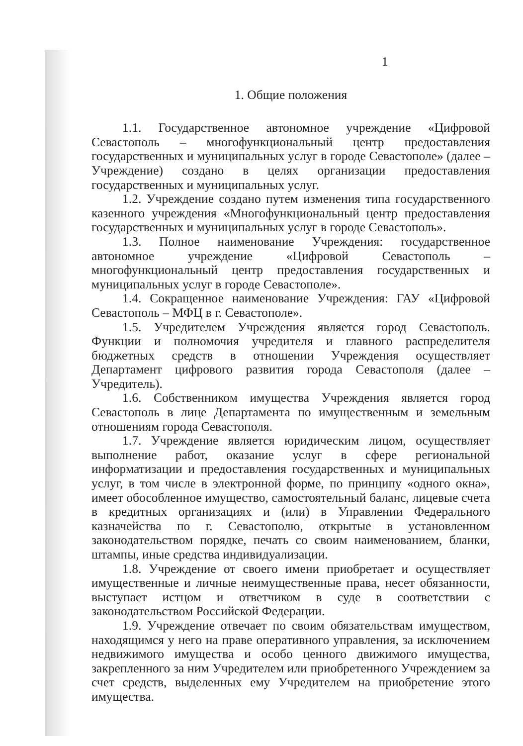1
1. Общие положения
1.1. Государственное автономное учреждение «Цифровой Севастополь – многофункциональный центр предоставления государственных и муниципальных услуг в городе Севастополе» (далее – Учреждение) создано в целях организации предоставления государственных и муниципальных услуг.
1.2. Учреждение создано путем изменения типа государственного казенного учреждения «Многофункциональный центр предоставления государственных и муниципальных услуг в городе Севастополь».
1.3. Полное наименование Учреждения: государственное автономное учреждение «Цифровой Севастополь – многофункциональный центр предоставления государственных и муниципальных услуг в городе Севастополе».
1.4. Сокращенное наименование Учреждения: ГАУ «Цифровой Севастополь – МФЦ в г. Севастополе».
1.5. Учредителем Учреждения является город Севастополь. Функции и полномочия учредителя и главного распределителя бюджетных средств в отношении Учреждения осуществляет Департамент цифрового развития города Севастополя (далее – Учредитель).
1.6. Собственником имущества Учреждения является город Севастополь в лице Департамента по имущественным и земельным отношениям города Севастополя.
1.7. Учреждение является юридическим лицом, осуществляет выполнение работ, оказание услуг в сфере региональной информатизации и предоставления государственных и муниципальных услуг, в том числе в электронной форме, по принципу «одного окна», имеет обособленное имущество, самостоятельный баланс, лицевые счета в кредитных организациях и (или) в Управлении Федерального казначейства по г. Севастополю, открытые в установленном законодательством порядке, печать со своим наименованием, бланки, штампы, иные средства индивидуализации.
1.8. Учреждение от своего имени приобретает и осуществляет имущественные и личные неимущественные права, несет обязанности, выступает истцом и ответчиком в суде в соответствии с законодательством Российской Федерации.
1.9. Учреждение отвечает по своим обязательствам имуществом, находящимся у него на праве оперативного управления, за исключением недвижимого имущества и особо ценного движимого имущества, закрепленного за ним Учредителем или приобретенного Учреждением за счет средств, выделенных ему Учредителем на приобретение этого имущества.